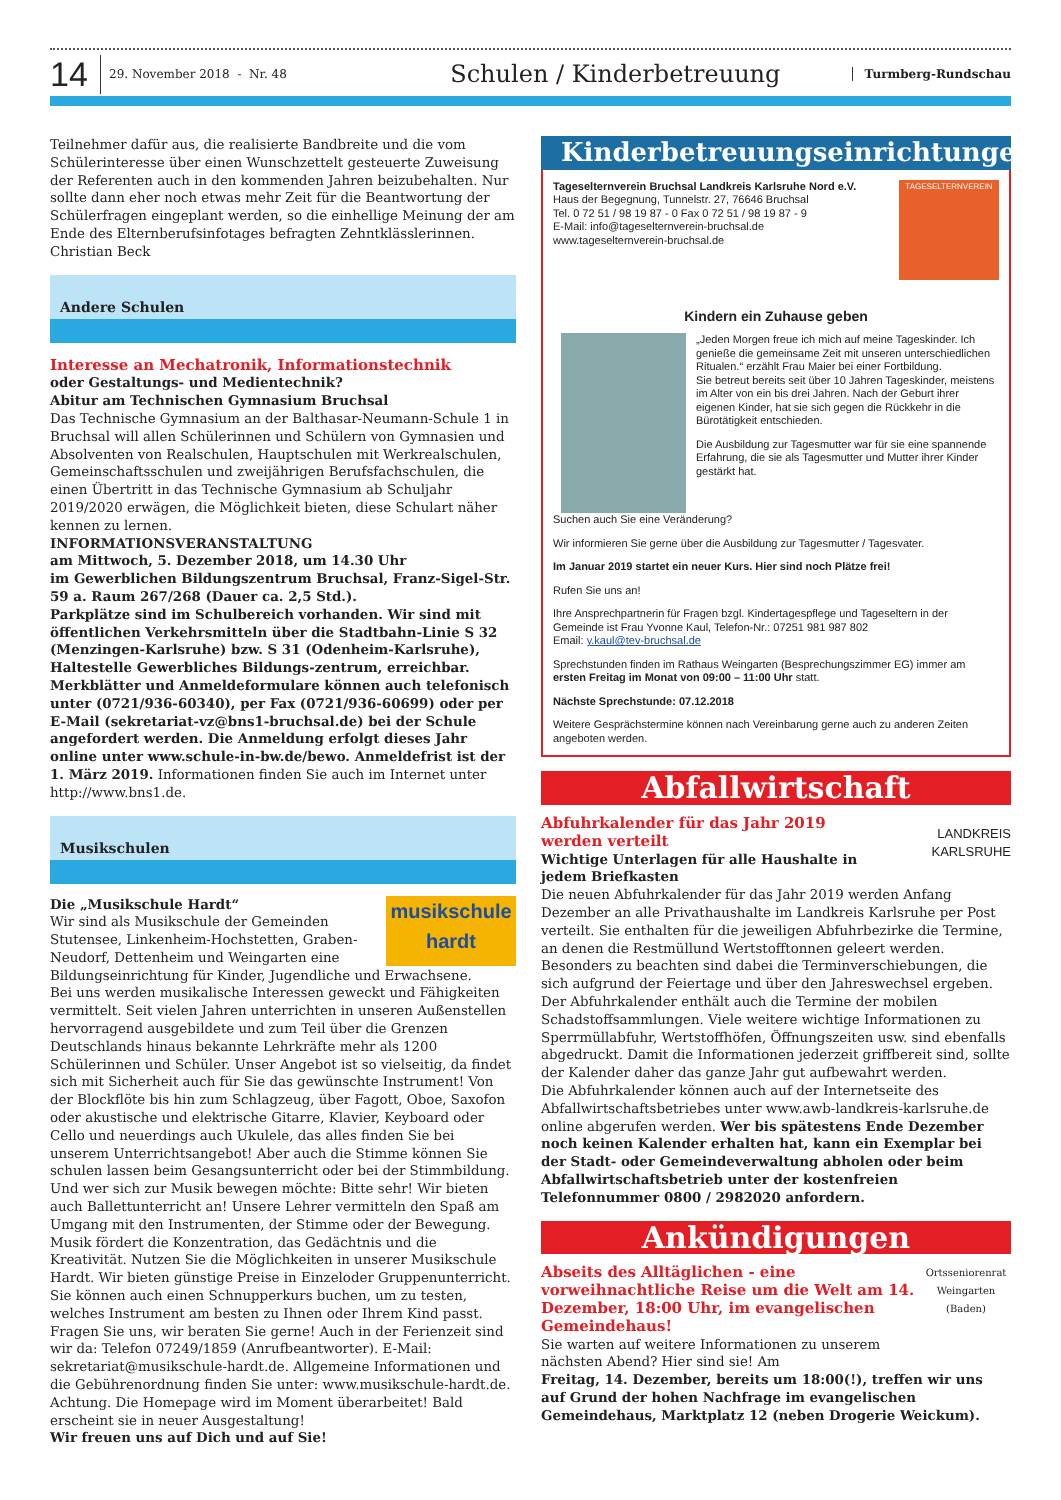14
29. November 2018 - Nr. 48
Schulen / Kinderbetreuung
Turmberg-Rundschau
Teilnehmer dafür aus, die realisierte Bandbreite und die vom Schülerinteresse über einen Wunschzettelt gesteuerte Zuweisung der Referenten auch in den kommenden Jahren beizubehalten. Nur sollte dann eher noch etwas mehr Zeit für die Beantwortung der Schülerfragen eingeplant werden, so die einhellige Meinung der am Ende des Elternberufsinfotages befragten Zehntklässlerinnen.
Christian Beck
Andere Schulen
Interesse an Mechatronik, Informationstechnik
oder Gestaltungs- und Medientechnik?
Abitur am Technischen Gymnasium Bruchsal
Das Technische Gymnasium an der Balthasar-Neumann-Schule 1 in Bruchsal will allen Schülerinnen und Schülern von Gymnasien und Absolventen von Realschulen, Hauptschulen mit Werkrealschulen, Gemeinschaftsschulen und zweijährigen Berufsfachschulen, die einen Übertritt in das Technische Gymnasium ab Schuljahr 2019/2020 erwägen, die Möglichkeit bieten, diese Schulart näher kennen zu lernen.
INFORMATIONSVERANSTALTUNG
am Mittwoch, 5. Dezember 2018, um 14.30 Uhr
im Gewerblichen Bildungszentrum Bruchsal, Franz-Sigel-Str. 59 a. Raum 267/268 (Dauer ca. 2,5 Std.).
Parkplätze sind im Schulbereich vorhanden. Wir sind mit öffentlichen Verkehrsmitteln über die Stadtbahn-Linie S 32 (Menzingen-Karlsruhe) bzw. S 31 (Odenheim-Karlsruhe), Haltestelle Gewerbliches Bildungs-zentrum, erreichbar.
Merkblätter und Anmeldeformulare können auch telefonisch unter (0721/936-60340), per Fax (0721/936-60699) oder per E-Mail (sekretariat-vz@bns1-bruchsal.de) bei der Schule angefordert werden. Die Anmeldung erfolgt dieses Jahr online unter www.schule-in-bw.de/bewo. Anmeldefrist ist der 1. März 2019. Informationen finden Sie auch im Internet unter http://www.bns1.de.
Musikschulen
musikschule hardt
Die „Musikschule Hardt“
Wir sind als Musikschule der Gemeinden Stutensee, Linkenheim-Hochstetten, Graben-Neudorf, Dettenheim und Weingarten eine Bildungseinrichtung für Kinder, Jugendliche und Erwachsene.
Bei uns werden musikalische Interessen geweckt und Fähigkeiten vermittelt. Seit vielen Jahren unterrichten in unseren Außenstellen hervorragend ausgebildete und zum Teil über die Grenzen Deutschlands hinaus bekannte Lehrkräfte mehr als 1200 Schülerinnen und Schüler. Unser Angebot ist so vielseitig, da findet sich mit Sicherheit auch für Sie das gewünschte Instrument! Von der Blockflöte bis hin zum Schlagzeug, über Fagott, Oboe, Saxofon oder akustische und elektrische Gitarre, Klavier, Keyboard oder Cello und neuerdings auch Ukulele, das alles finden Sie bei unserem Unterrichtsangebot! Aber auch die Stimme können Sie schulen lassen beim Gesangsunterricht oder bei der Stimmbildung. Und wer sich zur Musik bewegen möchte: Bitte sehr! Wir bieten auch Ballettunterricht an! Unsere Lehrer vermitteln den Spaß am Umgang mit den Instrumenten, der Stimme oder der Bewegung. Musik fördert die Konzentration, das Gedächtnis und die Kreativität. Nutzen Sie die Möglichkeiten in unserer Musikschule Hardt. Wir bieten günstige Preise in Einzeloder Gruppenunterricht.
Sie können auch einen Schnupperkurs buchen, um zu testen, welches Instrument am besten zu Ihnen oder Ihrem Kind passt. Fragen Sie uns, wir beraten Sie gerne! Auch in der Ferienzeit sind wir da: Telefon 07249/1859 (Anrufbeantworter). E-Mail: sekretariat@musikschule-hardt.de. Allgemeine Informationen und die Gebührenordnung finden Sie unter: www.musikschule-hardt.de. Achtung. Die Homepage wird im Moment überarbeitet! Bald erscheint sie in neuer Ausgestaltung!
Wir freuen uns auf Dich und auf Sie!
Kinderbetreuungseinrichtungen
TAGESELTERNVEREIN
Tageselternverein Bruchsal Landkreis Karlsruhe Nord e.V.
Haus der Begegnung, Tunnelstr. 27, 76646 Bruchsal
Tel. 0 72 51 / 98 19 87 - 0 Fax 0 72 51 / 98 19 87 - 9
E-Mail: info@tageselternverein-bruchsal.de
www.tageselternverein-bruchsal.de
Kindern ein Zuhause geben
„Jeden Morgen freue ich mich auf meine Tageskinder. Ich genieße die gemeinsame Zeit mit unseren unterschiedlichen Ritualen.“ erzählt Frau Maier bei einer Fortbildung.
Sie betreut bereits seit über 10 Jahren Tageskinder, meistens im Alter von ein bis drei Jahren. Nach der Geburt ihrer eigenen Kinder, hat sie sich gegen die Rückkehr in die Bürotätigkeit entschieden.
Die Ausbildung zur Tagesmutter war für sie eine spannende Erfahrung, die sie als Tagesmutter und Mutter ihrer Kinder gestärkt hat.
Suchen auch Sie eine Veränderung?
Wir informieren Sie gerne über die Ausbildung zur Tagesmutter / Tagesvater.
Im Januar 2019 startet ein neuer Kurs. Hier sind noch Plätze frei!
Rufen Sie uns an!
Ihre Ansprechpartnerin für Fragen bzgl. Kindertagespflege und Tageseltern in der Gemeinde ist Frau Yvonne Kaul, Telefon-Nr.: 07251 981 987 802
Email: y.kaul@tev-bruchsal.de
Sprechstunden finden im Rathaus Weingarten (Besprechungszimmer EG) immer am ersten Freitag im Monat von 09:00 – 11:00 Uhr statt.
Nächste Sprechstunde: 07.12.2018
Weitere Gesprächstermine können nach Vereinbarung gerne auch zu anderen Zeiten angeboten werden.
Abfallwirtschaft
LANDKREIS
KARLSRUHE
Abfuhrkalender für das Jahr 2019 werden verteilt
Wichtige Unterlagen für alle Haushalte in jedem Briefkasten
Die neuen Abfuhrkalender für das Jahr 2019 werden Anfang Dezember an alle Privathaushalte im Landkreis Karlsruhe per Post verteilt. Sie enthalten für die jeweiligen Abfuhrbezirke die Termine, an denen die Restmüllund Wertstofftonnen geleert werden. Besonders zu beachten sind dabei die Terminverschiebungen, die sich aufgrund der Feiertage und über den Jahreswechsel ergeben. Der Abfuhrkalender enthält auch die Termine der mobilen Schadstoffsammlungen. Viele weitere wichtige Informationen zu Sperrmüllabfuhr, Wertstoffhöfen, Öffnungszeiten usw. sind ebenfalls abgedruckt. Damit die Informationen jederzeit griffbereit sind, sollte der Kalender daher das ganze Jahr gut aufbewahrt werden.
Die Abfuhrkalender können auch auf der Internetseite des Abfallwirtschaftsbetriebes unter www.awb-landkreis-karlsruhe.de online abgerufen werden. Wer bis spätestens Ende Dezember noch keinen Kalender erhalten hat, kann ein Exemplar bei der Stadt- oder Gemeindeverwaltung abholen oder beim Abfallwirtschaftsbetrieb unter der kostenfreien Telefonnummer 0800 / 2982020 anfordern.
Ankündigungen
Ortsseniorenrat Weingarten (Baden)
Abseits des Alltäglichen - eine vorweihnachtliche Reise um die Welt am 14. Dezember, 18:00 Uhr, im evangelischen Gemeindehaus!
Sie warten auf weitere Informationen zu unserem nächsten Abend? Hier sind sie! Am
Freitag, 14. Dezember, bereits um 18:00(!), treffen wir uns auf Grund der hohen Nachfrage im evangelischen Gemeindehaus, Marktplatz 12 (neben Drogerie Weickum).